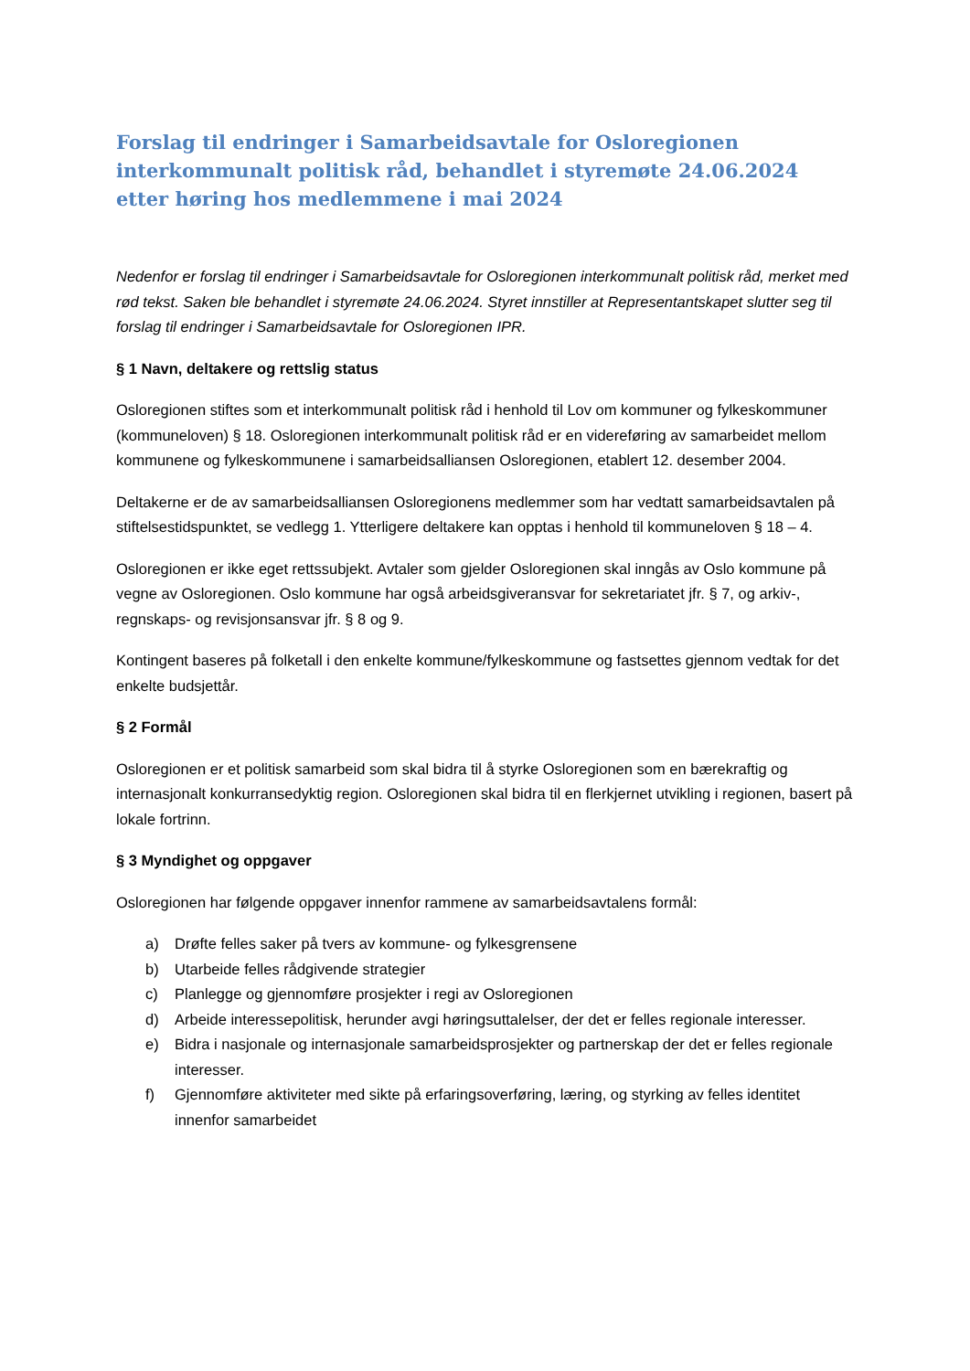Forslag til endringer i Samarbeidsavtale for Osloregionen interkommunalt politisk råd, behandlet i styremøte 24.06.2024 etter høring hos medlemmene i mai 2024
Nedenfor er forslag til endringer i Samarbeidsavtale for Osloregionen interkommunalt politisk råd, merket med rød tekst. Saken ble behandlet i styremøte 24.06.2024. Styret innstiller at Representantskapet slutter seg til forslag til endringer i Samarbeidsavtale for Osloregionen IPR.
§ 1 Navn, deltakere og rettslig status
Osloregionen stiftes som et interkommunalt politisk råd i henhold til Lov om kommuner og fylkeskommuner (kommuneloven) § 18. Osloregionen interkommunalt politisk råd er en videreføring av samarbeidet mellom kommunene og fylkeskommunene i samarbeidsalliansen Osloregionen, etablert 12. desember 2004.
Deltakerne er de av samarbeidsalliansen Osloregionens medlemmer som har vedtatt samarbeidsavtalen på stiftelsestidspunktet, se vedlegg 1. Ytterligere deltakere kan opptas i henhold til kommuneloven § 18 – 4.
Osloregionen er ikke eget rettssubjekt. Avtaler som gjelder Osloregionen skal inngås av Oslo kommune på vegne av Osloregionen. Oslo kommune har også arbeidsgiveransvar for sekretariatet jfr. § 7, og arkiv-, regnskaps- og revisjonsansvar jfr. § 8 og 9.
Kontingent baseres på folketall i den enkelte kommune/fylkeskommune og fastsettes gjennom vedtak for det enkelte budsjettår.
§ 2 Formål
Osloregionen er et politisk samarbeid som skal bidra til å styrke Osloregionen som en bærekraftig og internasjonalt konkurransedyktig region. Osloregionen skal bidra til en flerkjernet utvikling i regionen, basert på lokale fortrinn.
§ 3 Myndighet og oppgaver
Osloregionen har følgende oppgaver innenfor rammene av samarbeidsavtalens formål:
a) Drøfte felles saker på tvers av kommune- og fylkesgrensene
b) Utarbeide felles rådgivende strategier
c) Planlegge og gjennomføre prosjekter i regi av Osloregionen
d) Arbeide interessepolitisk, herunder avgi høringsuttalelser, der det er felles regionale interesser.
e) Bidra i nasjonale og internasjonale samarbeidsprosjekter og partnerskap der det er felles regionale interesser.
f) Gjennomføre aktiviteter med sikte på erfaringsoverføring, læring, og styrking av felles identitet innenfor samarbeidet